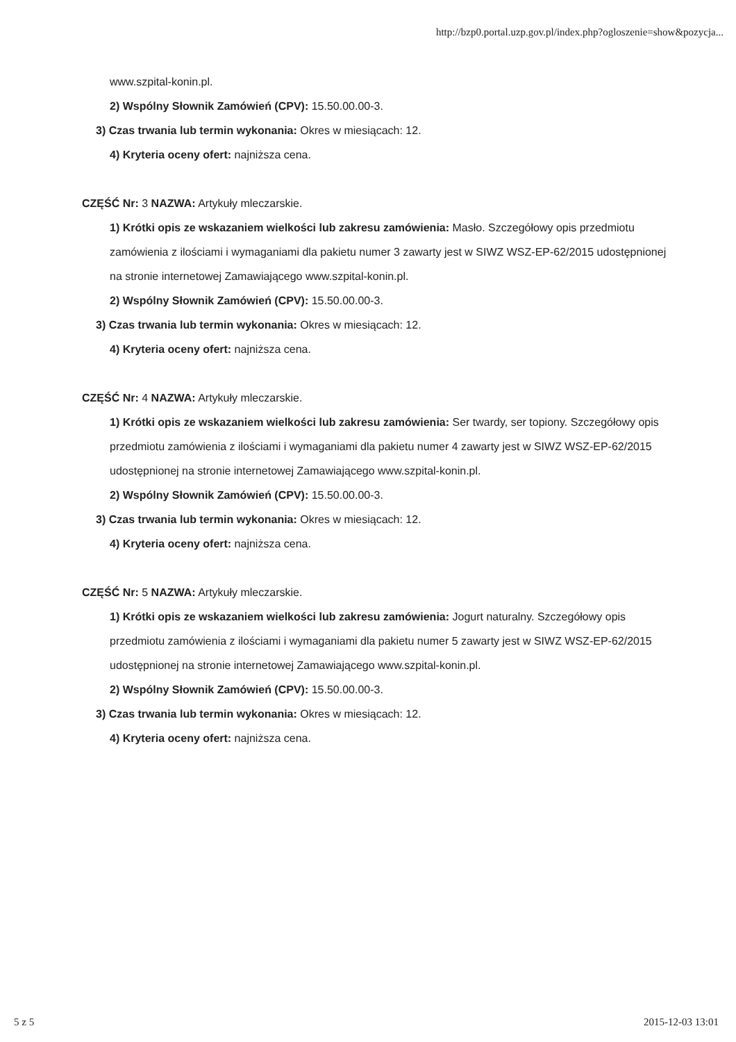http://bzp0.portal.uzp.gov.pl/index.php?ogloszenie=show&pozycja...
www.szpital-konin.pl.
2) Wspólny Słownik Zamówień (CPV): 15.50.00.00-3.
3) Czas trwania lub termin wykonania: Okres w miesiącach: 12.
4) Kryteria oceny ofert: najniższa cena.
CZĘŚĆ Nr: 3 NAZWA: Artykuły mleczarskie.
1) Krótki opis ze wskazaniem wielkości lub zakresu zamówienia: Masło. Szczegółowy opis przedmiotu zamówienia z ilościami i wymaganiami dla pakietu numer 3 zawarty jest w SIWZ WSZ-EP-62/2015 udostępnionej na stronie internetowej Zamawiającego www.szpital-konin.pl.
2) Wspólny Słownik Zamówień (CPV): 15.50.00.00-3.
3) Czas trwania lub termin wykonania: Okres w miesiącach: 12.
4) Kryteria oceny ofert: najniższa cena.
CZĘŚĆ Nr: 4 NAZWA: Artykuły mleczarskie.
1) Krótki opis ze wskazaniem wielkości lub zakresu zamówienia: Ser twardy, ser topiony. Szczegółowy opis przedmiotu zamówienia z ilościami i wymaganiami dla pakietu numer 4 zawarty jest w SIWZ WSZ-EP-62/2015 udostępnionej na stronie internetowej Zamawiającego www.szpital-konin.pl.
2) Wspólny Słownik Zamówień (CPV): 15.50.00.00-3.
3) Czas trwania lub termin wykonania: Okres w miesiącach: 12.
4) Kryteria oceny ofert: najniższa cena.
CZĘŚĆ Nr: 5 NAZWA: Artykuły mleczarskie.
1) Krótki opis ze wskazaniem wielkości lub zakresu zamówienia: Jogurt naturalny. Szczegółowy opis przedmiotu zamówienia z ilościami i wymaganiami dla pakietu numer 5 zawarty jest w SIWZ WSZ-EP-62/2015 udostępnionej na stronie internetowej Zamawiającego www.szpital-konin.pl.
2) Wspólny Słownik Zamówień (CPV): 15.50.00.00-3.
3) Czas trwania lub termin wykonania: Okres w miesiącach: 12.
4) Kryteria oceny ofert: najniższa cena.
5 z 5 2015-12-03 13:01